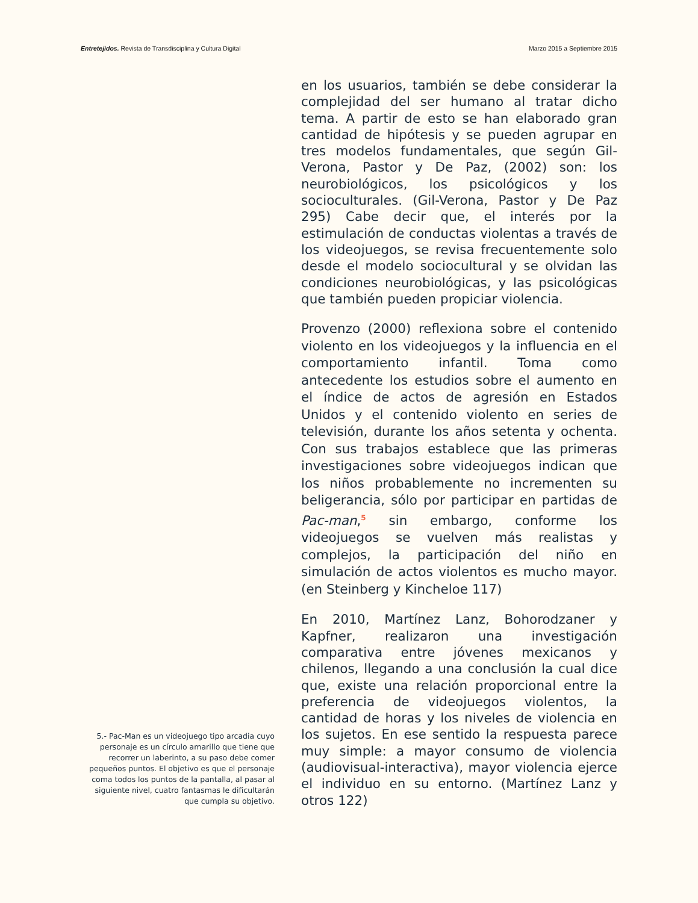Entretejidos. Revista de Transdisciplina y Cultura Digital Marzo 2015 a Septiembre 2015
5.- Pac-Man es un videojuego tipo arcadia cuyo personaje es un círculo amarillo que tiene que recorrer un laberinto, a su paso debe comer pequeños puntos. El objetivo es que el personaje coma todos los puntos de la pantalla, al pasar al siguiente nivel, cuatro fantasmas le dificultarán que cumpla su objetivo.
en los usuarios, también se debe considerar la complejidad del ser humano al tratar dicho tema. A partir de esto se han elaborado gran cantidad de hipótesis y se pueden agrupar en tres modelos fundamentales, que según Gil-Verona, Pastor y De Paz, (2002) son: los neurobiológicos, los psicológicos y los socioculturales. (Gil-Verona, Pastor y De Paz 295) Cabe decir que, el interés por la estimulación de conductas violentas a través de los videojuegos, se revisa frecuentemente solo desde el modelo sociocultural y se olvidan las condiciones neurobiológicas, y las psicológicas que también pueden propiciar violencia.
Provenzo (2000) reflexiona sobre el contenido violento en los videojuegos y la influencia en el comportamiento infantil. Toma como antecedente los estudios sobre el aumento en el índice de actos de agresión en Estados Unidos y el contenido violento en series de televisión, durante los años setenta y ochenta. Con sus trabajos establece que las primeras investigaciones sobre videojuegos indican que los niños probablemente no incrementen su beligerancia, sólo por participar en partidas de Pac-man,<sup>5</sup> sin embargo, conforme los videojuegos se vuelven más realistas y complejos, la participación del niño en simulación de actos violentos es mucho mayor. (en Steinberg y Kincheloe 117)
En 2010, Martínez Lanz, Bohorodzaner y Kapfner, realizaron una investigación comparativa entre jóvenes mexicanos y chilenos, llegando a una conclusión la cual dice que, existe una relación proporcional entre la preferencia de videojuegos violentos, la cantidad de horas y los niveles de violencia en los sujetos. En ese sentido la respuesta parece muy simple: a mayor consumo de violencia (audiovisual-interactiva), mayor violencia ejerce el individuo en su entorno. (Martínez Lanz y otros 122)